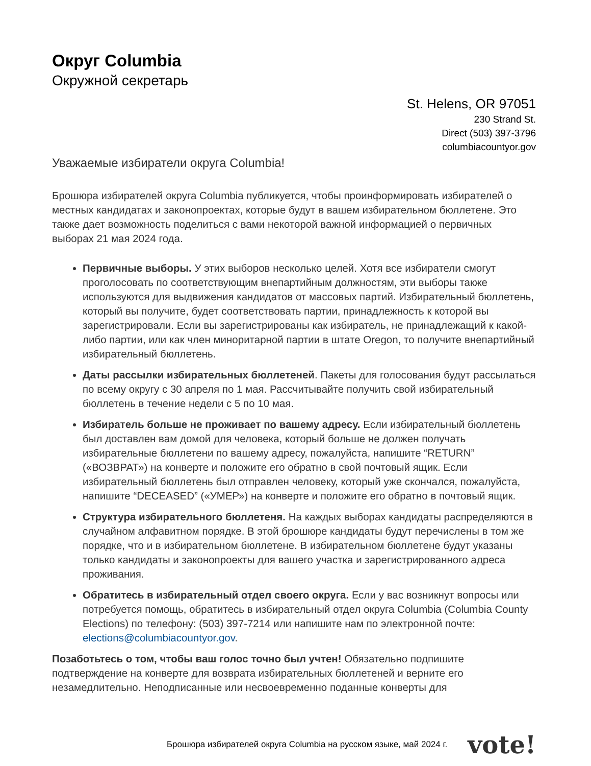Округ Columbia
Окружной секретарь
St. Helens, OR 97051
230 Strand St.
Direct (503) 397-3796
columbiacountyor.gov
Уважаемые избиратели округа Columbia!
Брошюра избирателей округа Columbia публикуется, чтобы проинформировать избирателей о местных кандидатах и законопроектах, которые будут в вашем избирательном бюллетене. Это также дает возможность поделиться с вами некоторой важной информацией о первичных выборах 21 мая 2024 года.
Первичные выборы. У этих выборов несколько целей. Хотя все избиратели смогут проголосовать по соответствующим внепартийным должностям, эти выборы также используются для выдвижения кандидатов от массовых партий. Избирательный бюллетень, который вы получите, будет соответствовать партии, принадлежность к которой вы зарегистрировали. Если вы зарегистрированы как избиратель, не принадлежащий к какой-либо партии, или как член миноритарной партии в штате Oregon, то получите внепартийный избирательный бюллетень.
Даты рассылки избирательных бюллетеней. Пакеты для голосования будут рассылаться по всему округу с 30 апреля по 1 мая. Рассчитывайте получить свой избирательный бюллетень в течение недели с 5 по 10 мая.
Избиратель больше не проживает по вашему адресу. Если избирательный бюллетень был доставлен вам домой для человека, который больше не должен получать избирательные бюллетени по вашему адресу, пожалуйста, напишите “RETURN” («ВОЗВРАТ») на конверте и положите его обратно в свой почтовый ящик. Если избирательный бюллетень был отправлен человеку, который уже скончался, пожалуйста, напишите “DECEASED” («УМЕР») на конверте и положите его обратно в почтовый ящик.
Структура избирательного бюллетеня. На каждых выборах кандидаты распределяются в случайном алфавитном порядке. В этой брошюре кандидаты будут перечислены в том же порядке, что и в избирательном бюллетене. В избирательном бюллетене будут указаны только кандидаты и законопроекты для вашего участка и зарегистрированного адреса проживания.
Обратитесь в избирательный отдел своего округа. Если у вас возникнут вопросы или потребуется помощь, обратитесь в избирательный отдел округа Columbia (Columbia County Elections) по телефону: (503) 397-7214 или напишите нам по электронной почте: elections@columbiacountyor.gov.
Позаботьтесь о том, чтобы ваш голос точно был учтен! Обязательно подпишите подтверждение на конверте для возврата избирательных бюллетеней и верните его незамедлительно. Неподписанные или несвоевременно поданные конверты для
Брошюра избирателей округа Columbia на русском языке, май 2024 г. vote!